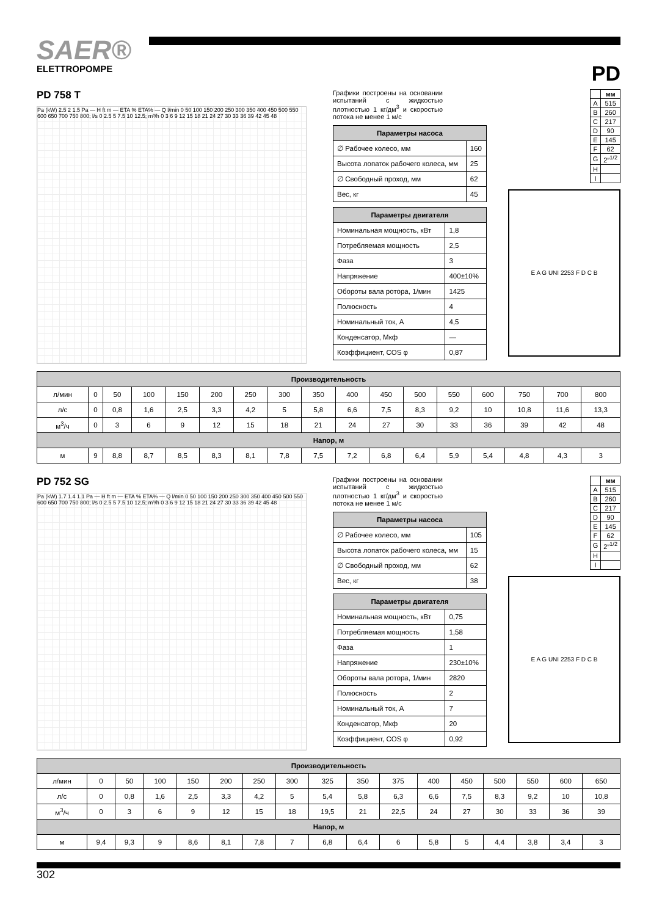SAER®
ELETTROPOMPE
PD
PD 758 T
Pa (kW) 2.5 2 1.5 Pa — H ft m — ETA % ETA% — Q l/min 0 50 100 150 200 250 300 350 400 450 500 550 600 650 700 750 800; l/s 0 2.5 5 7.5 10 12.5; m³/h 0 3 6 9 12 15 18 21 24 27 30 33 36 39 42 45 48
Графики построены на основании испытаний с жидкостью плотностью 1 кг/дм<sup>3</sup> и скоростью потока не менее 1 м/с
| Параметры насоса | |
| --- | --- |
| ∅ Рабочее колесо, мм | 160 |
| Высота лопаток рабочего колеса, мм | 25 |
| ∅ Свободный проход, мм | 62 |
| Вес, кг | 45 |
| Параметры двигателя | |
| --- | --- |
| Номинальная мощность, кВт | 1,8 |
| Потребляемая мощность | 2,5 |
| Фаза | 3 |
| Напряжение | 400±10% |
| Обороты вала ротора, 1/мин | 1425 |
| Полюсность | 4 |
| Номинальный ток, А | 4,5 |
| Конденсатор, Мкф | — |
| Коэффициент, COS φ | 0,87 |
| | мм |
| --- | --- |
| A | 515 |
| B | 260 |
| C | 217 |
| D | 90 |
| E | 145 |
| F | 62 |
| G | 2″<sup>1/2</sup> |
| H | |
| I | |
E A G UNI 2253 F D C B
| Производительность | | | | | | | | | | | | | | | | |
| --- | --- | --- | --- | --- | --- | --- | --- | --- | --- | --- | --- | --- | --- | --- | --- | --- |
| л/мин | 0 | 50 | 100 | 150 | 200 | 250 | 300 | 350 | 400 | 450 | 500 | 550 | 600 | 750 | 700 | 800 |
| л/с | 0 | 0,8 | 1,6 | 2,5 | 3,3 | 4,2 | 5 | 5,8 | 6,6 | 7,5 | 8,3 | 9,2 | 10 | 10,8 | 11,6 | 13,3 |
| м<sup>3</sup>/ч | 0 | 3 | 6 | 9 | 12 | 15 | 18 | 21 | 24 | 27 | 30 | 33 | 36 | 39 | 42 | 48 |
| Напор, м | | | | | | | | | | | | | | | | |
| м | 9 | 8,8 | 8,7 | 8,5 | 8,3 | 8,1 | 7,8 | 7,5 | 7,2 | 6,8 | 6,4 | 5,9 | 5,4 | 4,8 | 4,3 | 3 |
PD 752 SG
Pa (kW) 1.7 1.4 1.1 Pa — H ft m — ETA % ETA% — Q l/min 0 50 100 150 200 250 300 350 400 450 500 550 600 650 700 750 800; l/s 0 2.5 5 7.5 10 12.5; m³/h 0 3 6 9 12 15 18 21 24 27 30 33 36 39 42 45 48
Графики построены на основании испытаний с жидкостью плотностью 1 кг/дм<sup>3</sup> и скоростью потока не менее 1 м/с
| Параметры насоса | |
| --- | --- |
| ∅ Рабочее колесо, мм | 105 |
| Высота лопаток рабочего колеса, мм | 15 |
| ∅ Свободный проход, мм | 62 |
| Вес, кг | 38 |
| Параметры двигателя | |
| --- | --- |
| Номинальная мощность, кВт | 0,75 |
| Потребляемая мощность | 1,58 |
| Фаза | 1 |
| Напряжение | 230±10% |
| Обороты вала ротора, 1/мин | 2820 |
| Полюсность | 2 |
| Номинальный ток, А | 7 |
| Конденсатор, Мкф | 20 |
| Коэффициент, COS φ | 0,92 |
| | мм |
| --- | --- |
| A | 515 |
| B | 260 |
| C | 217 |
| D | 90 |
| E | 145 |
| F | 62 |
| G | 2″<sup>1/2</sup> |
| H | |
| I | |
E A G UNI 2253 F D C B
| Производительность | | | | | | | | | | | | | | | | |
| --- | --- | --- | --- | --- | --- | --- | --- | --- | --- | --- | --- | --- | --- | --- | --- | --- |
| л/мин | 0 | 50 | 100 | 150 | 200 | 250 | 300 | 325 | 350 | 375 | 400 | 450 | 500 | 550 | 600 | 650 |
| л/с | 0 | 0,8 | 1,6 | 2,5 | 3,3 | 4,2 | 5 | 5,4 | 5,8 | 6,3 | 6,6 | 7,5 | 8,3 | 9,2 | 10 | 10,8 |
| м<sup>3</sup>/ч | 0 | 3 | 6 | 9 | 12 | 15 | 18 | 19,5 | 21 | 22,5 | 24 | 27 | 30 | 33 | 36 | 39 |
| Напор, м | | | | | | | | | | | | | | | | |
| м | 9,4 | 9,3 | 9 | 8,6 | 8,1 | 7,8 | 7 | 6,8 | 6,4 | 6 | 5,8 | 5 | 4,4 | 3,8 | 3,4 | 3 |
302